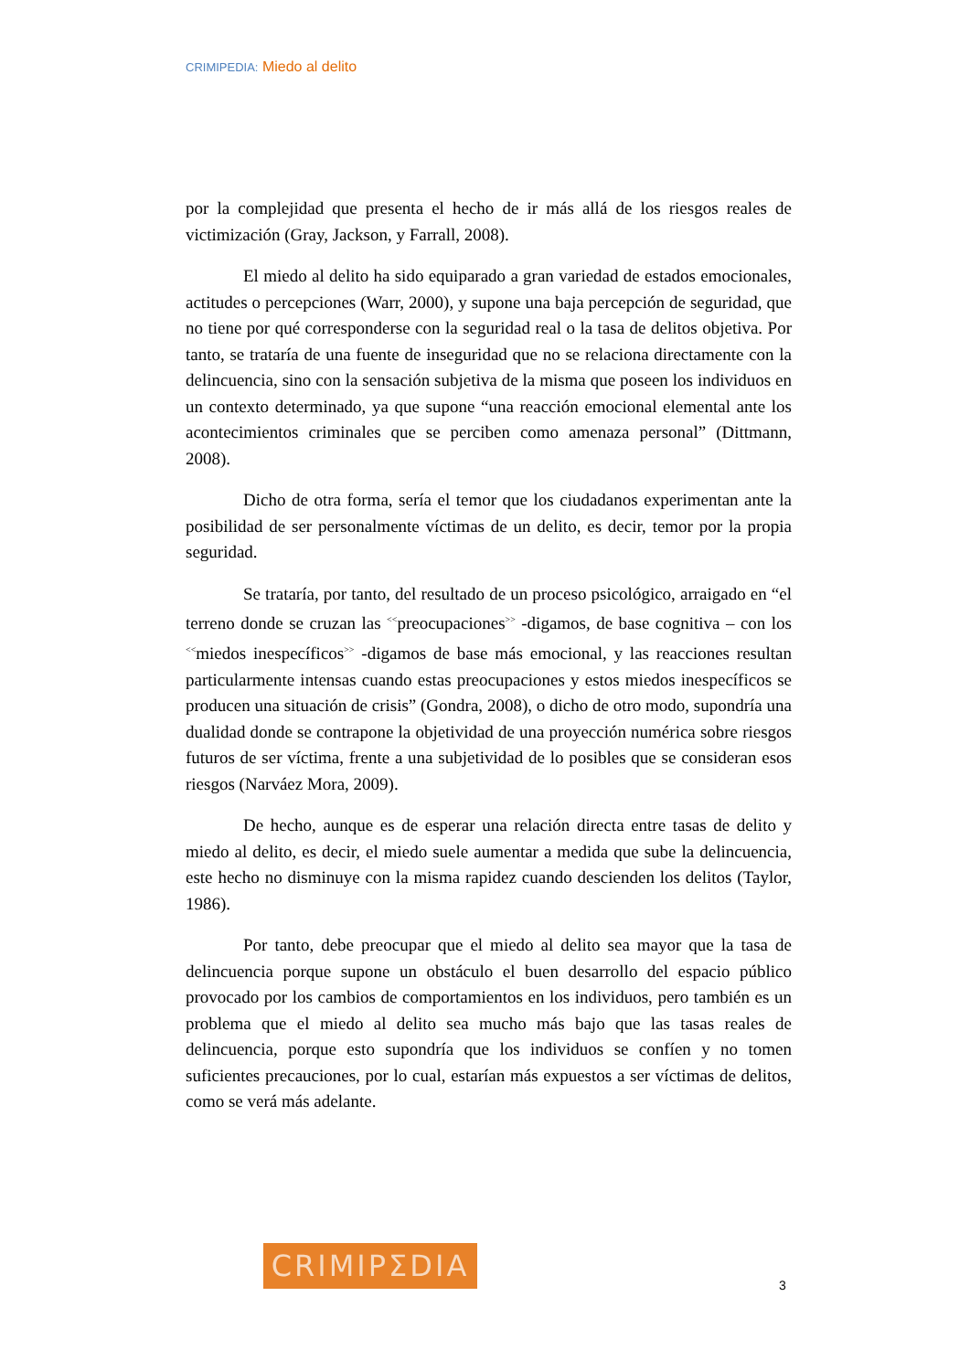CRIMIPEDIA: Miedo al delito
por la complejidad que presenta el hecho de ir más allá de los riesgos reales de victimización (Gray, Jackson, y Farrall, 2008).
El miedo al delito ha sido equiparado a gran variedad de estados emocionales, actitudes o percepciones (Warr, 2000), y supone una baja percepción de seguridad, que no tiene por qué corresponderse con la seguridad real o la tasa de delitos objetiva. Por tanto, se trataría de una fuente de inseguridad que no se relaciona directamente con la delincuencia, sino con la sensación subjetiva de la misma que poseen los individuos en un contexto determinado, ya que supone “una reacción emocional elemental ante los acontecimientos criminales que se perciben como amenaza personal” (Dittmann, 2008).
Dicho de otra forma, sería el temor que los ciudadanos experimentan ante la posibilidad de ser personalmente víctimas de un delito, es decir, temor por la propia seguridad.
Se trataría, por tanto, del resultado de un proceso psicológico, arraigado en “el terreno donde se cruzan las <sup><<</sup>preocupaciones<sup>>></sup> -digamos, de base cognitiva – con los <sup><<</sup>miedos inespecíficos<sup>>></sup> -digamos de base más emocional, y las reacciones resultan particularmente intensas cuando estas preocupaciones y estos miedos inespecíficos se producen una situación de crisis” (Gondra, 2008), o dicho de otro modo, supondría una dualidad donde se contrapone la objetividad de una proyección numérica sobre riesgos futuros de ser víctima, frente a una subjetividad de lo posibles que se consideran esos riesgos (Narváez Mora, 2009).
De hecho, aunque es de esperar una relación directa entre tasas de delito y miedo al delito, es decir, el miedo suele aumentar a medida que sube la delincuencia, este hecho no disminuye con la misma rapidez cuando descienden los delitos (Taylor, 1986).
Por tanto, debe preocupar que el miedo al delito sea mayor que la tasa de delincuencia porque supone un obstáculo el buen desarrollo del espacio público provocado por los cambios de comportamientos en los individuos, pero también es un problema que el miedo al delito sea mucho más bajo que las tasas reales de delincuencia, porque esto supondría que los individuos se confíen y no tomen suficientes precauciones, por lo cual, estarían más expuestos a ser víctimas de delitos, como se verá más adelante.
CRIMIPΣDIA
3